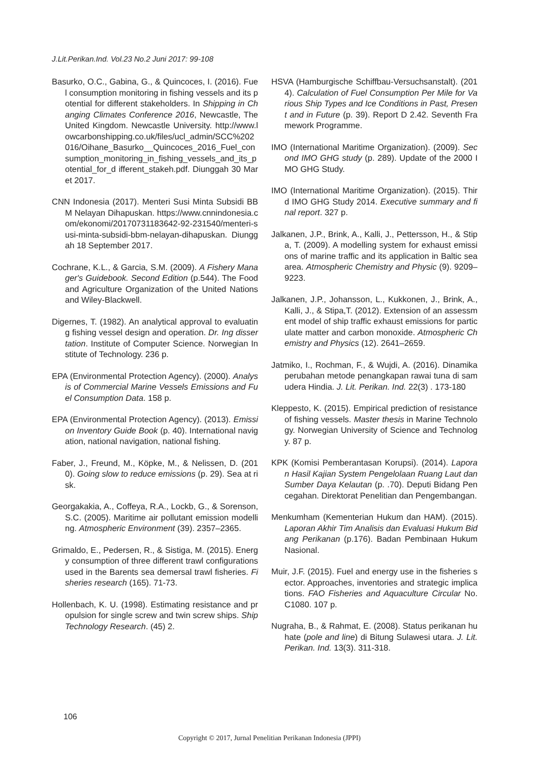J.Lit.Perikan.Ind. Vol.23 No.2 Juni 2017: 99-108
Basurko, O.C., Gabina, G., & Quincoces, I. (2016). Fuel consumption monitoring in fishing vessels and its potential for different stakeholders. In Shipping in Changing Climates Conference 2016, Newcastle, The United Kingdom. Newcastle University. http://www.lowcarbonshipping.co.uk/files/ucl_admin/SCC%202016/Oihane_Basurko__Quincoces_2016_Fuel_consumption_monitoring_in_fishing_vessels_and_its_potential_for_d ifferent_stakeh.pdf. Diunggah 30 Maret 2017.
CNN Indonesia (2017). Menteri Susi Minta Subsidi BBM Nelayan Dihapuskan. https://www.cnnindonesia.com/ekonomi/20170731183642-92-231540/menteri-susi-minta-subsidi-bbm-nelayan-dihapuskan. Diunggah 18 September 2017.
Cochrane, K.L., & Garcia, S.M. (2009). A Fishery Manager's Guidebook. Second Edition (p.544). The Food and Agriculture Organization of the United Nations and Wiley-Blackwell.
Digernes, T. (1982). An analytical approval to evaluating fishing vessel design and operation. Dr. Ing dissertation. Institute of Computer Science. Norwegian Institute of Technology. 236 p.
EPA (Environmental Protection Agency). (2000). Analysis of Commercial Marine Vessels Emissions and Fuel Consumption Data. 158 p.
EPA (Environmental Protection Agency). (2013). Emission Inventory Guide Book (p. 40). International navigation, national navigation, national fishing.
Faber, J., Freund, M., Köpke, M., & Nelissen, D. (2010). Going slow to reduce emissions (p. 29). Sea at risk.
Georgakakia, A., Coffeya, R.A., Lockb, G., & Sorenson, S.C. (2005). Maritime air pollutant emission modelling. Atmospheric Environment (39). 2357–2365.
Grimaldo, E., Pedersen, R., & Sistiga, M. (2015). Energy consumption of three different trawl configurations used in the Barents sea demersal trawl fisheries. Fisheries research (165). 71-73.
Hollenbach, K. U. (1998). Estimating resistance and propulsion for single screw and twin screw ships. Ship Technology Research. (45) 2.
HSVA (Hamburgische Schiffbau-Versuchsanstalt). (2014). Calculation of Fuel Consumption Per Mile for Various Ship Types and Ice Conditions in Past, Present and in Future (p. 39). Report D 2.42. Seventh Framework Programme.
IMO (International Maritime Organization). (2009). Second IMO GHG study (p. 289). Update of the 2000 IMO GHG Study.
IMO (International Maritime Organization). (2015). Third IMO GHG Study 2014. Executive summary and final report. 327 p.
Jalkanen, J.P., Brink, A., Kalli, J., Pettersson, H., & Stipa, T. (2009). A modelling system for exhaust emissions of marine traffic and its application in Baltic sea area. Atmospheric Chemistry and Physic (9). 9209–9223.
Jalkanen, J.P., Johansson, L., Kukkonen, J., Brink, A., Kalli, J., & Stipa,T. (2012). Extension of an assessment model of ship traffic exhaust emissions for particulate matter and carbon monoxide. Atmospheric Chemistry and Physics (12). 2641–2659.
Jatmiko, I., Rochman, F., & Wujdi, A. (2016). Dinamika perubahan metode penangkapan rawai tuna di samudera Hindia. J. Lit. Perikan. Ind. 22(3) . 173-180
Kleppesto, K. (2015). Empirical prediction of resistance of fishing vessels. Master thesis in Marine Technology. Norwegian University of Science and Technology. 87 p.
KPK (Komisi Pemberantasan Korupsi). (2014). Laporan Hasil Kajian System Pengelolaan Ruang Laut dan Sumber Daya Kelautan (p. .70). Deputi Bidang Pencegahan. Direktorat Penelitian dan Pengembangan.
Menkumham (Kementerian Hukum dan HAM). (2015). Laporan Akhir Tim Analisis dan Evaluasi Hukum Bidang Perikanan (p.176). Badan Pembinaan Hukum Nasional.
Muir, J.F. (2015). Fuel and energy use in the fisheries sector. Approaches, inventories and strategic implications. FAO Fisheries and Aquaculture Circular No. C1080. 107 p.
Nugraha, B., & Rahmat, E. (2008). Status perikanan huhate (pole and line) di Bitung Sulawesi utara. J. Lit. Perikan. Ind. 13(3). 311-318.
106
Copyright © 2017, Jurnal Penelitian Perikanan Indonesia (JPPI)